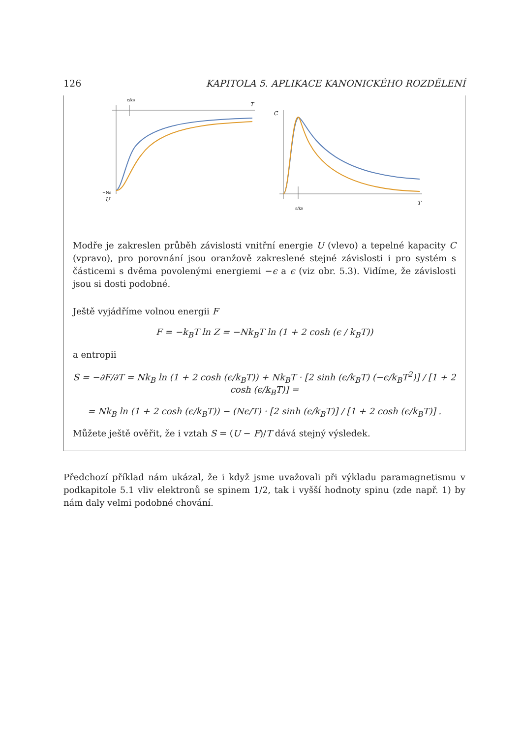126 KAPITOLA 5. APLIKACE KANONICKÉHO ROZDĚLENÍ
ε/kB
T
−Nε
U
C
T
ε/kB
Modře je zakreslen průběh závislosti vnitřní energie U (vlevo) a tepelné kapacity C (vpravo), pro porovnání jsou oranžově zakreslené stejné závislosti i pro systém s částicemi s dvěma povolenými energiemi −ϵ a ϵ (viz obr. 5.3). Vidíme, že závislosti jsou si dosti podobné.
Ještě vyjádříme volnou energii F
F = −k<sub>B</sub>T ln Z = −Nk<sub>B</sub>T ln (1 + 2 cosh (ϵ / k<sub>B</sub>T))
a entropii
S = −∂F/∂T = Nk<sub>B</sub> ln (1 + 2 cosh (ϵ/k<sub>B</sub>T)) + Nk<sub>B</sub>T · [2 sinh (ϵ/k<sub>B</sub>T) (−ϵ/k<sub>B</sub>T<sup>2</sup>)] / [1 + 2 cosh (ϵ/k<sub>B</sub>T)] =
= Nk<sub>B</sub> ln (1 + 2 cosh (ϵ/k<sub>B</sub>T)) − (Nϵ/T) · [2 sinh (ϵ/k<sub>B</sub>T)] / [1 + 2 cosh (ϵ/k<sub>B</sub>T)] .
Můžete ještě ověřit, že i vztah S = (U − F)/T dává stejný výsledek.
Předchozí příklad nám ukázal, že i když jsme uvažovali při výkladu paramagnetismu v podkapitole 5.1 vliv elektronů se spinem 1/2, tak i vyšší hodnoty spinu (zde např. 1) by nám daly velmi podobné chování.